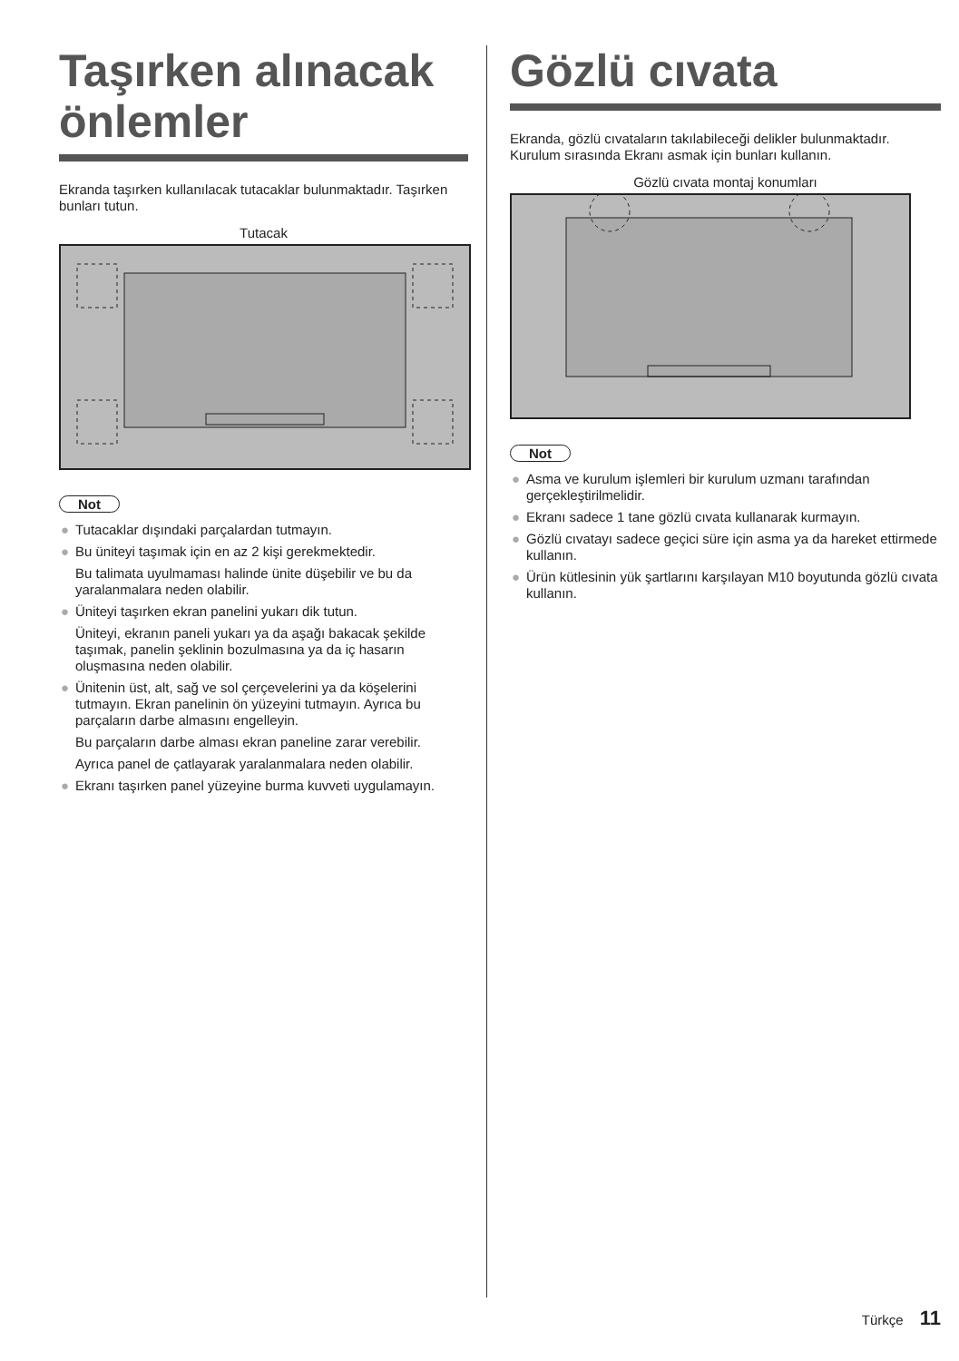Taşırken alınacak önlemler
Ekranda taşırken kullanılacak tutacaklar bulunmaktadır. Taşırken bunları tutun.
Tutacak
Not
● Tutacaklar dışındaki parçalardan tutmayın.
● Bu üniteyi taşımak için en az 2 kişi gerekmektedir.
Bu talimata uyulmaması halinde ünite düşebilir ve bu da yaralanmalara neden olabilir.
● Üniteyi taşırken ekran panelini yukarı dik tutun.
Üniteyi, ekranın paneli yukarı ya da aşağı bakacak şekilde taşımak, panelin şeklinin bozulmasına ya da iç hasarın oluşmasına neden olabilir.
● Ünitenin üst, alt, sağ ve sol çerçevelerini ya da köşelerini tutmayın. Ekran panelinin ön yüzeyini tutmayın. Ayrıca bu parçaların darbe almasını engelleyin.
Bu parçaların darbe alması ekran paneline zarar verebilir.
Ayrıca panel de çatlayarak yaralanmalara neden olabilir.
● Ekranı taşırken panel yüzeyine burma kuvveti uygulamayın.
Gözlü cıvata
Ekranda, gözlü cıvataların takılabileceği delikler bulunmaktadır. Kurulum sırasında Ekranı asmak için bunları kullanın.
Gözlü cıvata montaj konumları
Not
● Asma ve kurulum işlemleri bir kurulum uzmanı tarafından gerçekleştirilmelidir.
● Ekranı sadece 1 tane gözlü cıvata kullanarak kurmayın.
● Gözlü cıvatayı sadece geçici süre için asma ya da hareket ettirmede kullanın.
● Ürün kütlesinin yük şartlarını karşılayan M10 boyutunda gözlü cıvata kullanın.
Türkçe 11